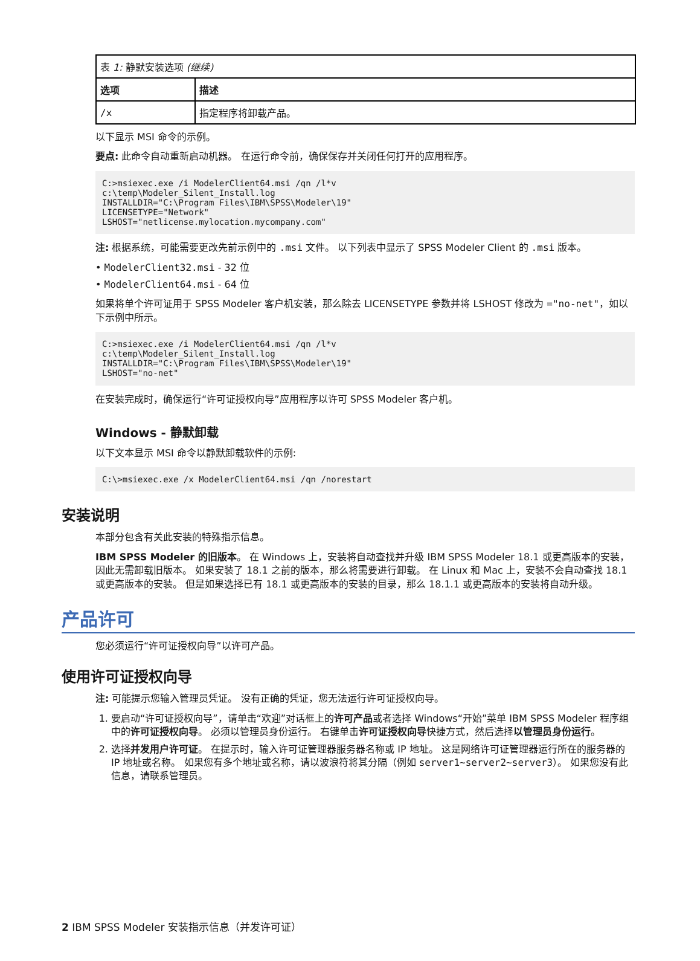| 表 1: 静默安装选项 (继续) | |
| 选项 | 描述 |
| /x | 指定程序将卸载产品。 |
以下显示 MSI 命令的示例。
要点: 此命令自动重新启动机器。 在运行命令前，确保保存并关闭任何打开的应用程序。
C:>msiexec.exe /i ModelerClient64.msi /qn /l*v
c:\temp\Modeler_Silent_Install.log
INSTALLDIR="C:\Program Files\IBM\SPSS\Modeler\19"
LICENSETYPE="Network"
LSHOST="netlicense.mylocation.mycompany.com"
注: 根据系统，可能需要更改先前示例中的 .msi 文件。 以下列表中显示了 SPSS Modeler Client 的 .msi 版本。
• ModelerClient32.msi - 32 位
• ModelerClient64.msi - 64 位
如果将单个许可证用于 SPSS Modeler 客户机安装，那么除去 LICENSETYPE 参数并将 LSHOST 修改为 ="no-net"，如以下示例中所示。
C:>msiexec.exe /i ModelerClient64.msi /qn /l*v
c:\temp\Modeler_Silent_Install.log
INSTALLDIR="C:\Program Files\IBM\SPSS\Modeler\19"
LSHOST="no-net"
在安装完成时，确保运行“许可证授权向导”应用程序以许可 SPSS Modeler 客户机。
Windows - 静默卸载
以下文本显示 MSI 命令以静默卸载软件的示例:
C:\>msiexec.exe /x ModelerClient64.msi /qn /norestart
安装说明
本部分包含有关此安装的特殊指示信息。
IBM SPSS Modeler 的旧版本。 在 Windows 上，安装将自动查找并升级 IBM SPSS Modeler 18.1 或更高版本的安装，因此无需卸载旧版本。 如果安装了 18.1 之前的版本，那么将需要进行卸载。 在 Linux 和 Mac 上，安装不会自动查找 18.1 或更高版本的安装。 但是如果选择已有 18.1 或更高版本的安装的目录，那么 18.1.1 或更高版本的安装将自动升级。
产品许可
您必须运行“许可证授权向导”以许可产品。
使用许可证授权向导
注: 可能提示您输入管理员凭证。 没有正确的凭证，您无法运行许可证授权向导。
1. 要启动“许可证授权向导”，请单击“欢迎”对话框上的许可产品或者选择 Windows“开始”菜单 IBM SPSS Modeler 程序组中的许可证授权向导。 必须以管理员身份运行。 右键单击许可证授权向导快捷方式，然后选择以管理员身份运行。
2. 选择并发用户许可证。 在提示时，输入许可证管理器服务器名称或 IP 地址。 这是网络许可证管理器运行所在的服务器的 IP 地址或名称。 如果您有多个地址或名称，请以波浪符将其分隔（例如 server1~server2~server3）。 如果您没有此信息，请联系管理员。
2 IBM SPSS Modeler 安装指示信息（并发许可证）